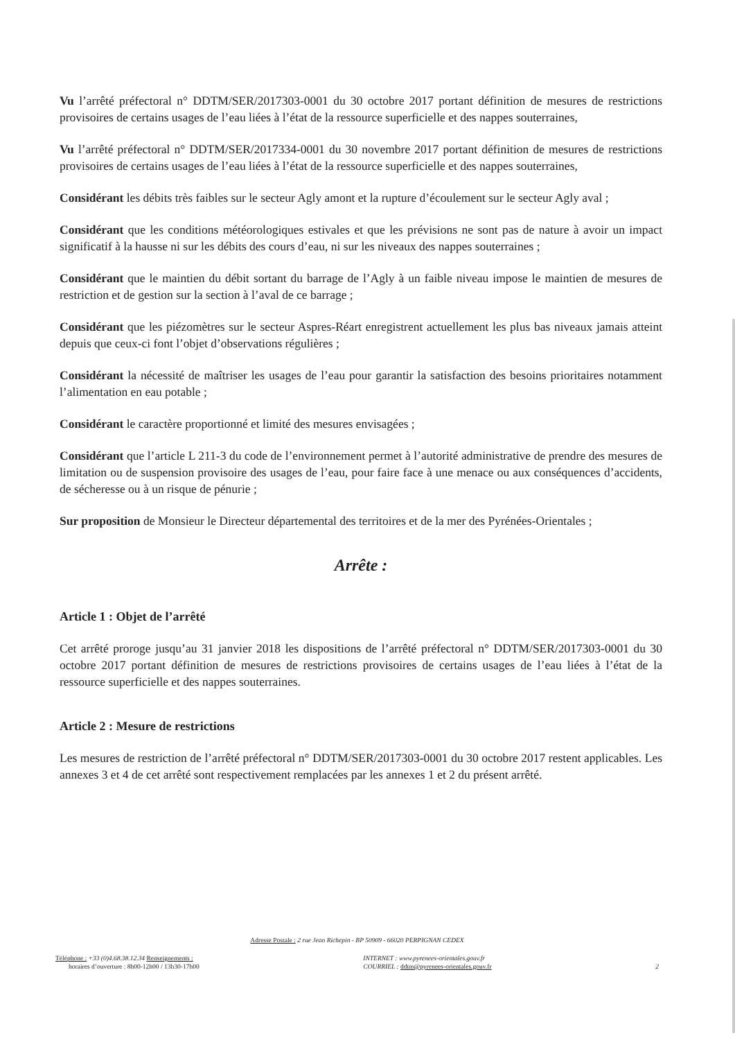Vu l’arrêté préfectoral n° DDTM/SER/2017303-0001 du 30 octobre 2017 portant définition de mesures de restrictions provisoires de certains usages de l’eau liées à l’état de la ressource superficielle et des nappes souterraines,
Vu l’arrêté préfectoral n° DDTM/SER/2017334-0001 du 30 novembre 2017 portant définition de mesures de restrictions provisoires de certains usages de l’eau liées à l’état de la ressource superficielle et des nappes souterraines,
Considérant les débits très faibles sur le secteur Agly amont et la rupture d’écoulement sur le secteur Agly aval ;
Considérant que les conditions météorologiques estivales et que les prévisions ne sont pas de nature à avoir un impact significatif à la hausse ni sur les débits des cours d’eau, ni sur les niveaux des nappes souterraines ;
Considérant que le maintien du débit sortant du barrage de l’Agly à un faible niveau impose le maintien de mesures de restriction et de gestion sur la section à l’aval de ce barrage ;
Considérant que les piézomètres sur le secteur Aspres-Réart enregistrent actuellement les plus bas niveaux jamais atteint depuis que ceux-ci font l’objet d’observations régulières ;
Considérant la nécessité de maîtriser les usages de l’eau pour garantir la satisfaction des besoins prioritaires notamment l’alimentation en eau potable ;
Considérant le caractère proportionné et limité des mesures envisagées ;
Considérant que l’article L 211-3 du code de l’environnement permet à l’autorité administrative de prendre des mesures de limitation ou de suspension provisoire des usages de l’eau, pour faire face à une menace ou aux conséquences d’accidents, de sécheresse ou à un risque de pénurie ;
Sur proposition de Monsieur le Directeur départemental des territoires et de la mer des Pyrénées-Orientales ;
Arrête :
Article 1 : Objet de l’arrêté
Cet arrêté proroge jusqu’au 31 janvier 2018 les dispositions de l’arrêté préfectoral n° DDTM/SER/2017303-0001 du 30 octobre 2017 portant définition de mesures de restrictions provisoires de certains usages de l’eau liées à l’état de la ressource superficielle et des nappes souterraines.
Article 2 : Mesure de restrictions
Les mesures de restriction de l’arrêté préfectoral n° DDTM/SER/2017303-0001 du 30 octobre 2017 restent applicables. Les annexes 3 et 4 de cet arrêté sont respectivement remplacées par les annexes 1 et 2 du présent arrêté.
Adresse Postale : 2 rue Jean Richepin - BP 50909 - 66020 PERPIGNAN CEDEX
Téléphone : +33 (0)4.68.38.12.34 Renseignements :
horaires d’ouverture : 8h00-12h00 / 13h30-17h00
INTERNET : www.pyrenees-orientales.gouv.fr
COURRIEL : ddtm@pyrenees-orientales.gouv.fr
2